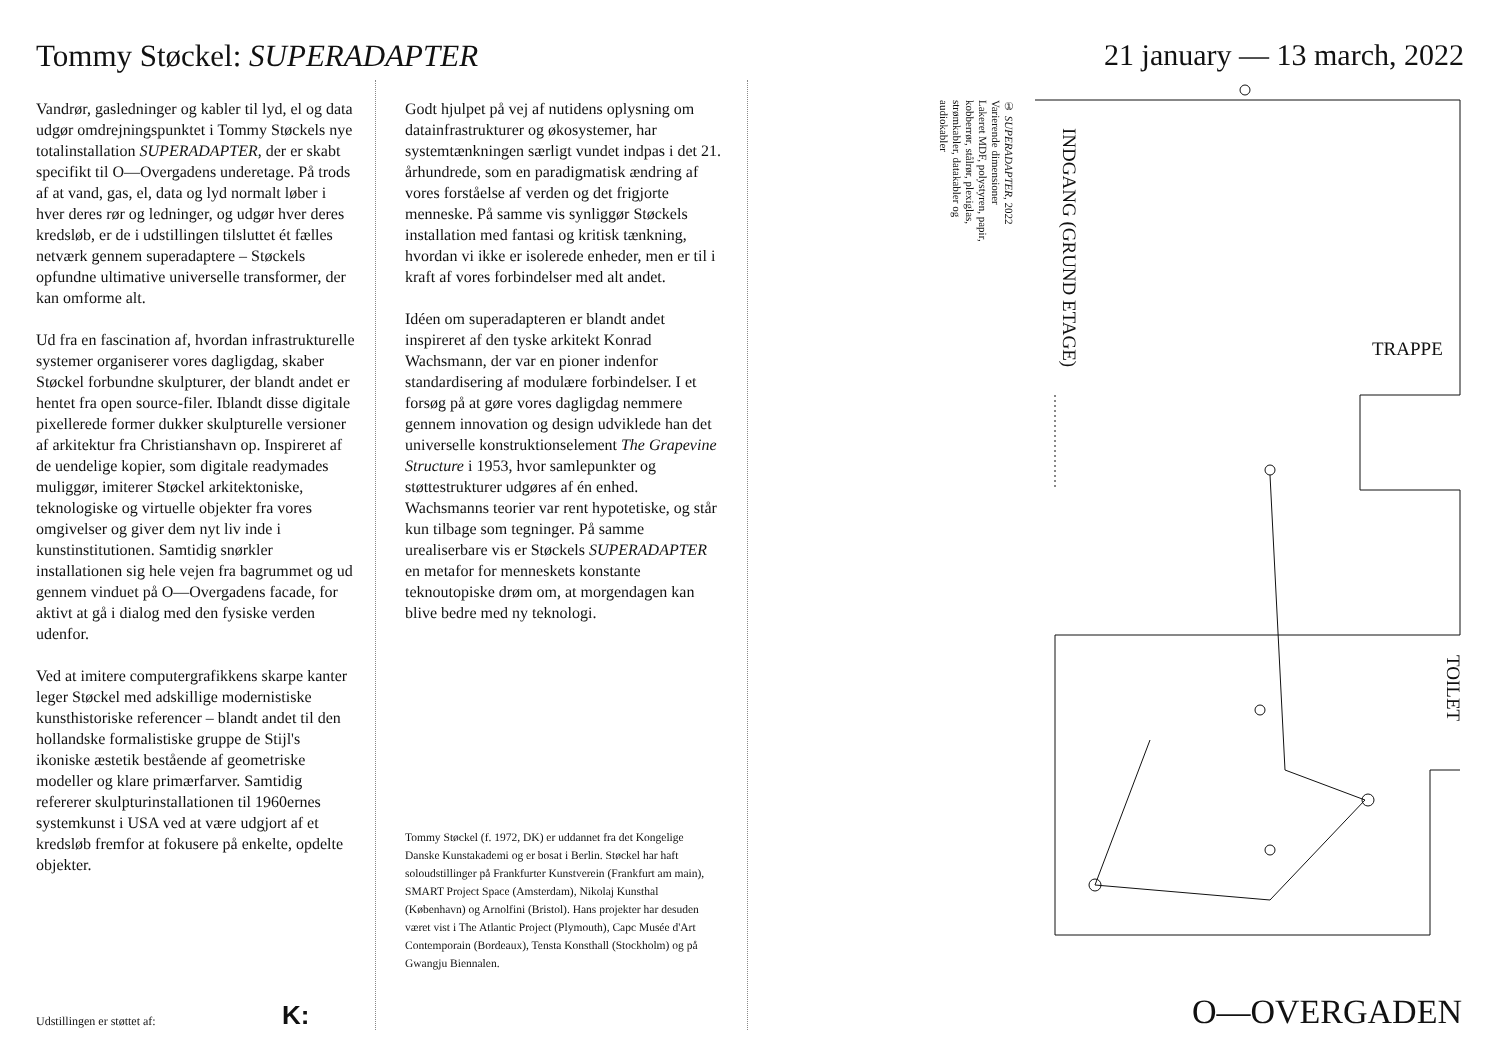Tommy Støckel: SUPERADAPTER 21 january — 13 march, 2022
Vandrør, gasledninger og kabler til lyd, el og data udgør omdrejningspunktet i Tommy Støckels nye totalinstallation SUPERADAPTER, der er skabt specifikt til O—Overgadens underetage. På trods af at vand, gas, el, data og lyd normalt løber i hver deres rør og ledninger, og udgør hver deres kredsløb, er de i udstillingen tilsluttet ét fælles netværk gennem superadaptere – Støckels opfundne ultimative universelle transformer, der kan omforme alt.
Ud fra en fascination af, hvordan infrastrukturelle systemer organiserer vores dagligdag, skaber Støckel forbundne skulpturer, der blandt andet er hentet fra open source-filer. Iblandt disse digitale pixellerede former dukker skulpturelle versioner af arkitektur fra Christianshavn op. Inspireret af de uendelige kopier, som digitale readymades muliggør, imiterer Støckel arkitektoniske, teknologiske og virtuelle objekter fra vores omgivelser og giver dem nyt liv inde i kunstinstitutionen. Samtidig snørkler installationen sig hele vejen fra bagrummet og ud gennem vinduet på O—Overgadens facade, for aktivt at gå i dialog med den fysiske verden udenfor.
Ved at imitere computergrafikkens skarpe kanter leger Støckel med adskillige modernistiske kunsthistoriske referencer – blandt andet til den hollandske formalistiske gruppe de Stijl's ikoniske æstetik bestående af geometriske modeller og klare primærfarver. Samtidig refererer skulpturinstallationen til 1960ernes systemkunst i USA ved at være udgjort af et kredsløb fremfor at fokusere på enkelte, opdelte objekter.
Godt hjulpet på vej af nutidens oplysning om datainfrastrukturer og økosystemer, har systemtænkningen særligt vundet indpas i det 21. århundrede, som en paradigmatisk ændring af vores forståelse af verden og det frigjorte menneske. På samme vis synliggør Støckels installation med fantasi og kritisk tænkning, hvordan vi ikke er isolerede enheder, men er til i kraft af vores forbindelser med alt andet.
Idéen om superadapteren er blandt andet inspireret af den tyske arkitekt Konrad Wachsmann, der var en pioner indenfor standardisering af modulære forbindelser. I et forsøg på at gøre vores dagligdag nemmere gennem innovation og design udviklede han det universelle konstruktionselement The Grapevine Structure i 1953, hvor samlepunkter og støttestrukturer udgøres af én enhed. Wachsmanns teorier var rent hypotetiske, og står kun tilbage som tegninger. På samme urealiserbare vis er Støckels SUPERADAPTER en metafor for menneskets konstante teknoutopiske drøm om, at morgendagen kan blive bedre med ny teknologi.
Tommy Støckel (f. 1972, DK) er uddannet fra det Kongelige Danske Kunstakademi og er bosat i Berlin. Støckel har haft soloudstillinger på Frankfurter Kunstverein (Frankfurt am main), SMART Project Space (Amsterdam), Nikolaj Kunsthal (København) og Arnolfini (Bristol). Hans projekter har desuden været vist i The Atlantic Project (Plymouth), Capc Musée d'Art Contemporain (Bordeaux), Tensta Konsthall (Stockholm) og på Gwangju Biennalen.
Udstillingen er støttet af: K:
① SUPERADAPTER, 2022
Varierende dimensioner
Lakeret MDF, polystyren, papir, kobberrør, stålrør, plexiglas, strømkabler, datakabler og audiokabler
INDGANG (GRUND ETAGE)
TRAPPE
TOILET
O—OVERGADEN